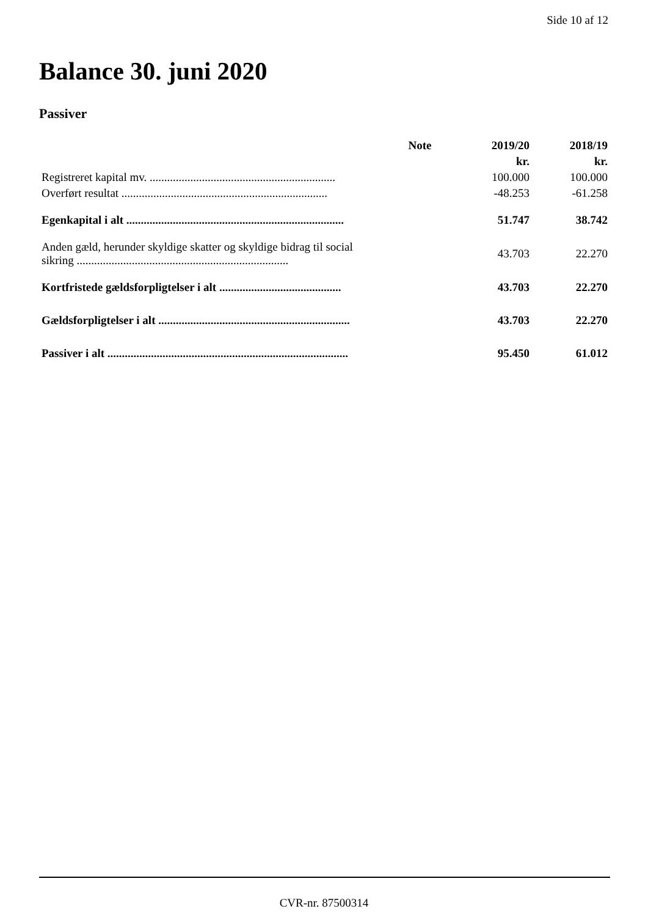Side 10 af 12
Balance 30. juni 2020
Passiver
| | Note | 2019/20 | 2018/19 |
| --- | --- | --- | --- |
| | | kr. | kr. |
| Registreret kapital mv. ................................................................ | | 100.000 | 100.000 |
| Overført resultat ....................................................................... | | -48.253 | -61.258 |
| Egenkapital i alt ........................................................................... | | 51.747 | 38.742 |
| Anden gæld, herunder skyldige skatter og skyldige bidrag til social sikring ......................................................................... | | 43.703 | 22.270 |
| Kortfristede gældsforpligtelser i alt .......................................... | | 43.703 | 22.270 |
| Gældsforpligtelser i alt .................................................................. | | 43.703 | 22.270 |
| Passiver i alt ................................................................................... | | 95.450 | 61.012 |
CVR-nr. 87500314